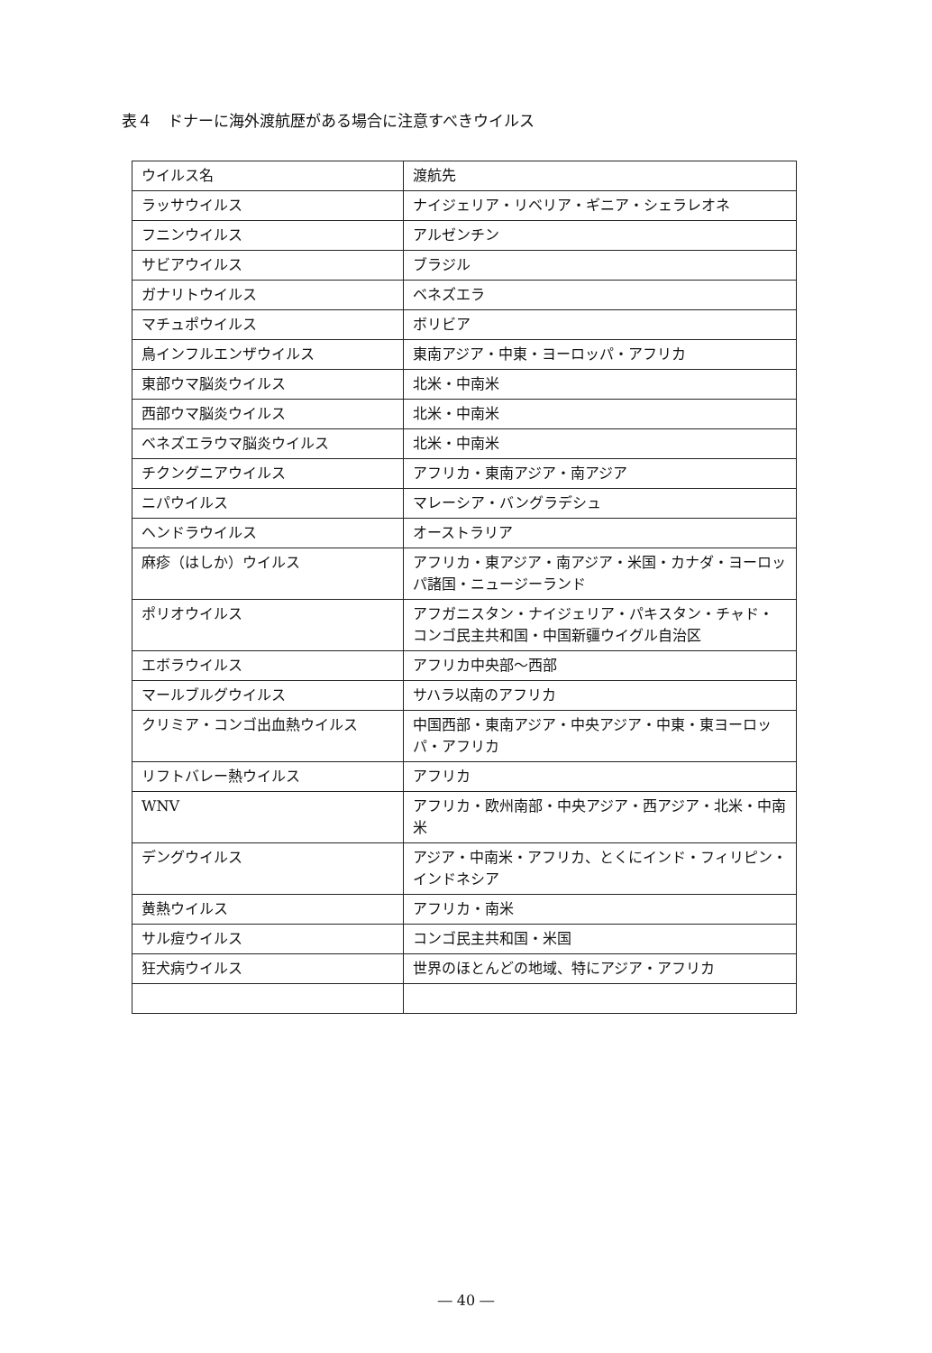表４　ドナーに海外渡航歴がある場合に注意すべきウイルス
| ウイルス名 | 渡航先 |
| --- | --- |
| ラッサウイルス | ナイジェリア・リベリア・ギニア・シェラレオネ |
| フニンウイルス | アルゼンチン |
| サビアウイルス | ブラジル |
| ガナリトウイルス | ベネズエラ |
| マチュポウイルス | ボリビア |
| 鳥インフルエンザウイルス | 東南アジア・中東・ヨーロッパ・アフリカ |
| 東部ウマ脳炎ウイルス | 北米・中南米 |
| 西部ウマ脳炎ウイルス | 北米・中南米 |
| ベネズエラウマ脳炎ウイルス | 北米・中南米 |
| チクングニアウイルス | アフリカ・東南アジア・南アジア |
| ニパウイルス | マレーシア・バングラデシュ |
| ヘンドラウイルス | オーストラリア |
| 麻疹（はしか）ウイルス | アフリカ・東アジア・南アジア・米国・カナダ・ヨーロッパ諸国・ニュージーランド |
| ポリオウイルス | アフガニスタン・ナイジェリア・パキスタン・チャド・コンゴ民主共和国・中国新疆ウイグル自治区 |
| エボラウイルス | アフリカ中央部～西部 |
| マールブルグウイルス | サハラ以南のアフリカ |
| クリミア・コンゴ出血熱ウイルス | 中国西部・東南アジア・中央アジア・中東・東ヨーロッパ・アフリカ |
| リフトバレー熱ウイルス | アフリカ |
| WNV | アフリカ・欧州南部・中央アジア・西アジア・北米・中南米 |
| デングウイルス | アジア・中南米・アフリカ、とくにインド・フィリピン・インドネシア |
| 黄熱ウイルス | アフリカ・南米 |
| サル痘ウイルス | コンゴ民主共和国・米国 |
| 狂犬病ウイルス | 世界のほとんどの地域、特にアジア・アフリカ |
― 40 ―